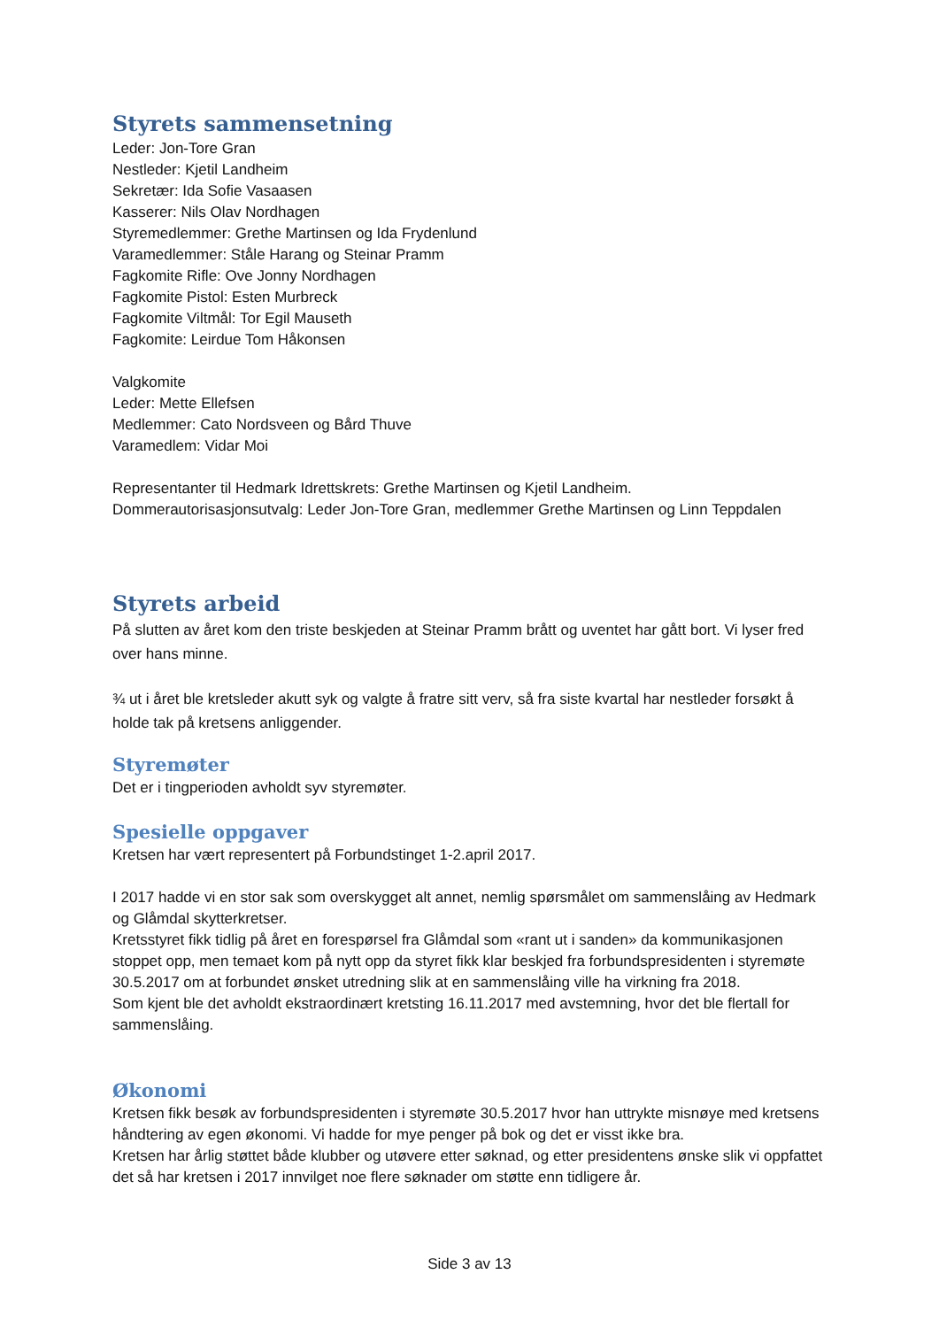Styrets sammensetning
Leder: Jon-Tore Gran
Nestleder: Kjetil Landheim
Sekretær: Ida Sofie Vasaasen
Kasserer: Nils Olav Nordhagen
Styremedlemmer: Grethe Martinsen og Ida Frydenlund
Varamedlemmer: Ståle Harang og Steinar Pramm
Fagkomite Rifle: Ove Jonny Nordhagen
Fagkomite Pistol: Esten Murbreck
Fagkomite Viltmål: Tor Egil Mauseth
Fagkomite: Leirdue Tom Håkonsen
Valgkomite
Leder: Mette Ellefsen
Medlemmer: Cato Nordsveen og Bård Thuve
Varamedlem: Vidar Moi
Representanter til Hedmark Idrettskrets: Grethe Martinsen og Kjetil Landheim.
Dommerautorisasjonsutvalg: Leder Jon-Tore Gran, medlemmer Grethe Martinsen og Linn Teppdalen
Styrets arbeid
På slutten av året kom den triste beskjeden at Steinar Pramm brått og uventet har gått bort. Vi lyser fred over hans minne.
¾ ut i året ble kretsleder akutt syk og valgte å fratre sitt verv, så fra siste kvartal har nestleder forsøkt å holde tak på kretsens anliggender.
Styremøter
Det er i tingperioden avholdt syv styremøter.
Spesielle oppgaver
Kretsen har vært representert på Forbundstinget 1-2.april 2017.
I 2017 hadde vi en stor sak som overskygget alt annet, nemlig spørsmålet om sammenslåing av Hedmark og Glåmdal skytterkretser.
Kretsstyret fikk tidlig på året en forespørsel fra Glåmdal som «rant ut i sanden» da kommunikasjonen stoppet opp, men temaet kom på nytt opp da styret fikk klar beskjed fra forbundspresidenten i styremøte 30.5.2017 om at forbundet ønsket utredning slik at en sammenslåing ville ha virkning fra 2018.
Som kjent ble det avholdt ekstraordinært kretsting 16.11.2017 med avstemning, hvor det ble flertall for sammenslåing.
Økonomi
Kretsen fikk besøk av forbundspresidenten i styremøte 30.5.2017 hvor han uttrykte misnøye med kretsens håndtering av egen økonomi. Vi hadde for mye penger på bok og det er visst ikke bra.
Kretsen har årlig støttet både klubber og utøvere etter søknad, og etter presidentens ønske slik vi oppfattet det så har kretsen i 2017 innvilget noe flere søknader om støtte enn tidligere år.
Side 3 av 13